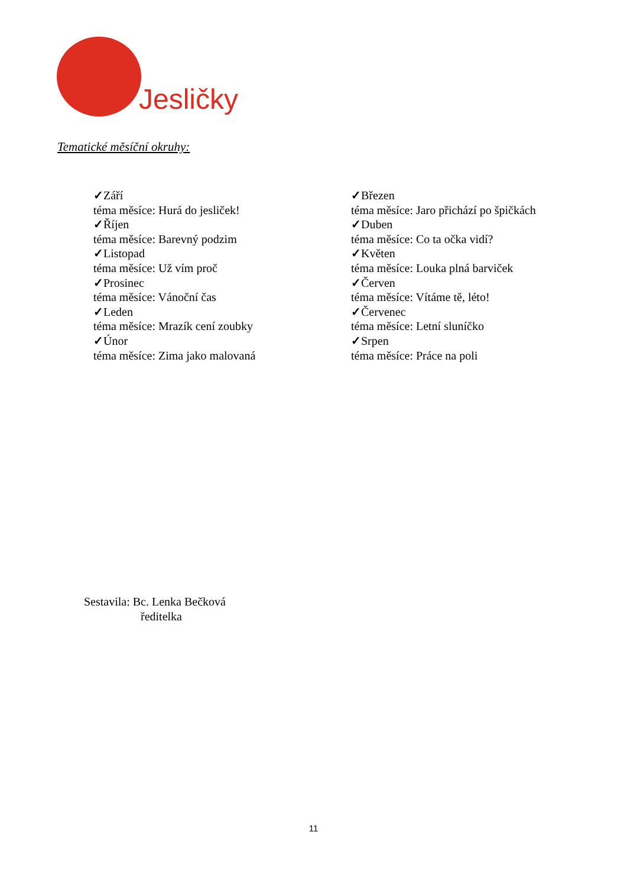Jesličky
Tematické měsíční okruhy:
✓Září
téma měsíce: Hurá do jesliček!
✓Říjen
téma měsíce: Barevný podzim
✓Listopad
téma měsíce: Už vím proč
✓Prosinec
téma měsíce: Vánoční čas
✓Leden
téma měsíce: Mrazík cení zoubky
✓Únor
téma měsíce: Zima jako malovaná
✓Březen
téma měsíce: Jaro přichází po špičkách
✓Duben
téma měsíce: Co ta očka vidí?
✓Květen
téma měsíce: Louka plná barviček
✓Červen
téma měsíce: Vítáme tě, léto!
✓Červenec
téma měsíce: Letní sluníčko
✓Srpen
téma měsíce: Práce na poli
Sestavila: Bc. Lenka Bečková
ředitelka
11